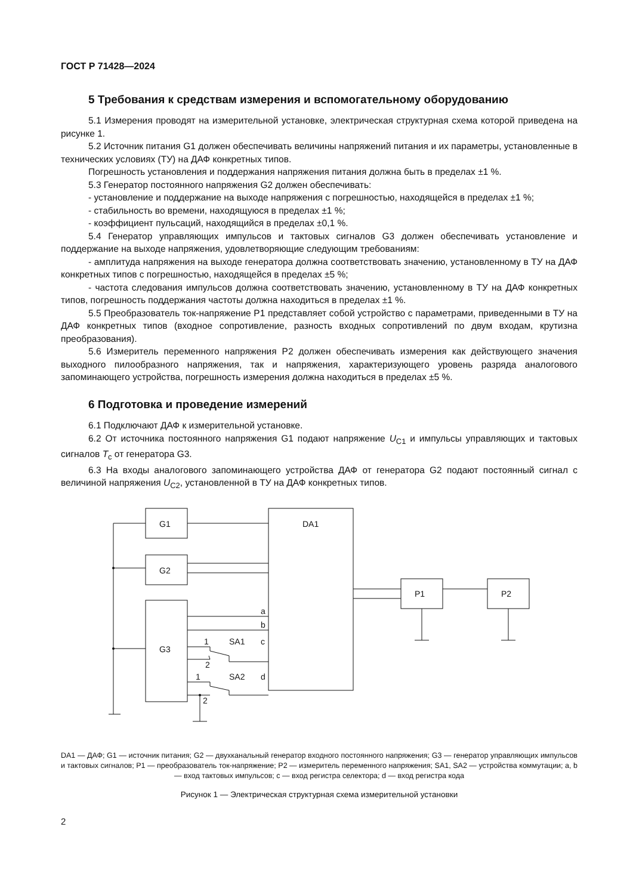ГОСТ Р 71428—2024
5 Требования к средствам измерения и вспомогательному оборудованию
5.1 Измерения проводят на измерительной установке, электрическая структурная схема которой приведена на рисунке 1.
5.2 Источник питания G1 должен обеспечивать величины напряжений питания и их параметры, установленные в технических условиях (ТУ) на ДАФ конкретных типов.
Погрешность установления и поддержания напряжения питания должна быть в пределах ±1 %.
5.3 Генератор постоянного напряжения G2 должен обеспечивать:
- установление и поддержание на выходе напряжения с погрешностью, находящейся в пределах ±1 %;
- стабильность во времени, находящуюся в пределах ±1 %;
- коэффициент пульсаций, находящийся в пределах ±0,1 %.
5.4 Генератор управляющих импульсов и тактовых сигналов G3 должен обеспечивать установление и поддержание на выходе напряжения, удовлетворяющие следующим требованиям:
- амплитуда напряжения на выходе генератора должна соответствовать значению, установленному в ТУ на ДАФ конкретных типов с погрешностью, находящейся в пределах ±5 %;
- частота следования импульсов должна соответствовать значению, установленному в ТУ на ДАФ конкретных типов, погрешность поддержания частоты должна находиться в пределах ±1 %.
5.5 Преобразователь ток-напряжение P1 представляет собой устройство с параметрами, приведенными в ТУ на ДАФ конкретных типов (входное сопротивление, разность входных сопротивлений по двум входам, крутизна преобразования).
5.6 Измеритель переменного напряжения P2 должен обеспечивать измерения как действующего значения выходного пилообразного напряжения, так и напряжения, характеризующего уровень разряда аналогового запоминающего устройства, погрешность измерения должна находиться в пределах ±5 %.
6 Подготовка и проведение измерений
6.1 Подключают ДАФ к измерительной установке.
6.2 От источника постоянного напряжения G1 подают напряжение U<sub>C1</sub> и импульсы управляющих и тактовых сигналов T<sub>c</sub> от генератора G3.
6.3 На входы аналогового запоминающего устройства ДАФ от генератора G2 подают постоянный сигнал с величиной напряжения U<sub>C2</sub>, установленной в ТУ на ДАФ конкретных типов.
G1
G2
G3
DA1
P1
P2
a
b
c
d
SA1
SA2
1
2
1
2
DA1 — ДАФ; G1 — источник питания; G2 — двухканальный генератор входного постоянного напряжения; G3 — генератор управляющих импульсов и тактовых сигналов; P1 — преобразователь ток-напряжение; P2 — измеритель переменного напряжения; SA1, SA2 — устройства коммутации; a, b — вход тактовых импульсов; c — вход регистра селектора; d — вход регистра кода
Рисунок 1 — Электрическая структурная схема измерительной установки
2